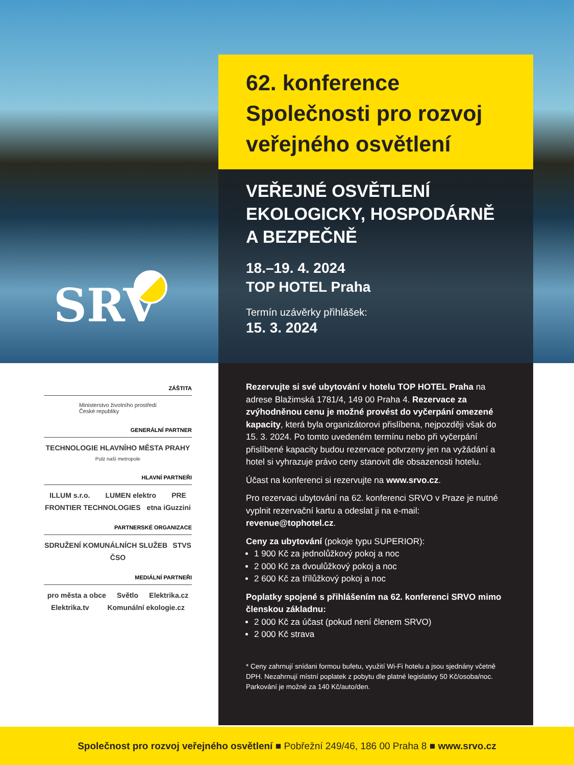SRV
62. konference
Společnosti pro rozvoj
veřejného osvětlení
VEŘEJNÉ OSVĚTLENÍ
EKOLOGICKY, HOSPODÁRNĚ
A BEZPEČNĚ
18.–19. 4. 2024
TOP HOTEL Praha
Termín uzávěrky přihlášek:
15. 3. 2024
Rezervujte si své ubytování v hotelu TOP HOTEL Praha na adrese Blažimská 1781/4, 149 00 Praha 4. Rezervace za zvýhodněnou cenu je možné provést do vyčerpání omezené kapacity, která byla organizátorovi přislíbena, nejpozději však do 15. 3. 2024. Po tomto uvedeném termínu nebo při vyčerpání přislíbené kapacity budou rezervace potvrzeny jen na vyžádání a hotel si vyhrazuje právo ceny stanovit dle obsazenosti hotelu.
Účast na konferenci si rezervujte na www.srvo.cz.
Pro rezervaci ubytování na 62. konferenci SRVO v Praze je nutné vyplnit rezervační kartu a odeslat ji na e-mail: revenue@tophotel.cz.
Ceny za ubytování (pokoje typu SUPERIOR):
1 900 Kč za jednolůžkový pokoj a noc
2 000 Kč za dvoulůžkový pokoj a noc
2 600 Kč za třílůžkový pokoj a noc
Poplatky spojené s přihlášením na 62. konferenci SRVO mimo členskou základnu:
2 000 Kč za účast (pokud není členem SRVO)
2 000 Kč strava
* Ceny zahrnují snídani formou bufetu, využití Wi-Fi hotelu a jsou sjednány včetně DPH. Nezahrnují místní poplatek z pobytu dle platné legislativy 50 Kč/osoba/noc. Parkování je možné za 140 Kč/auto/den.
ZÁŠTITA
Ministerstvo životního prostředí
České republiky
GENERÁLNÍ PARTNER
TECHNOLOGIE HLAVNÍHO MĚSTA PRAHY Pulz naší metropole
HLAVNÍ PARTNEŘI
ILLUM s.r.o. LUMEN elektro PRE FRONTIER TECHNOLOGIES etna iGuzzini
PARTNERSKÉ ORGANIZACE
SDRUŽENÍ KOMUNÁLNÍCH SLUŽEB STVS ČSO
MEDIÁLNÍ PARTNEŘI
pro města a obce Světlo Elektrika.cz Elektrika.tv Komunální ekologie.cz
Společnost pro rozvoj veřejného osvětlení ■ Pobřežní 249/46, 186 00 Praha 8 ■ www.srvo.cz